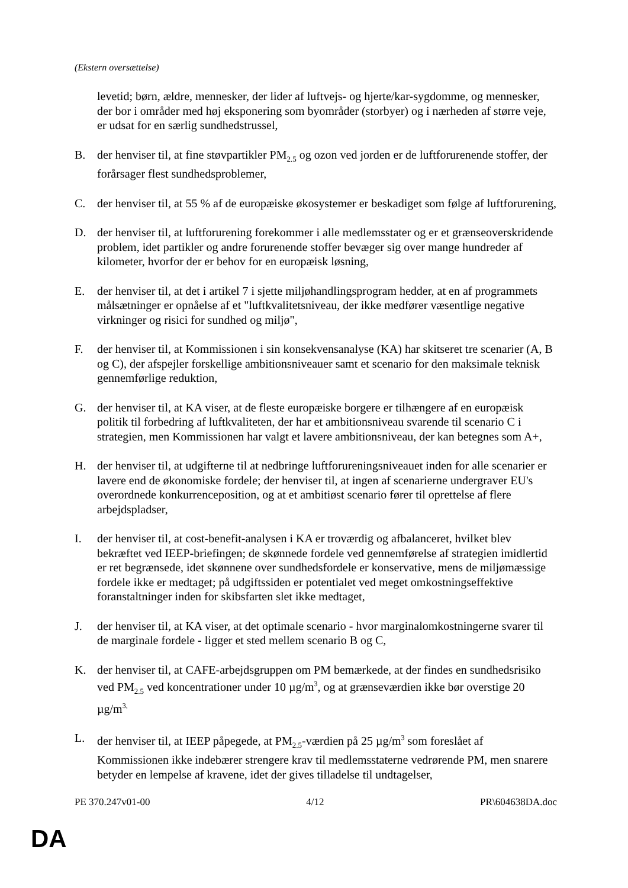(Ekstern oversættelse)
levetid; børn, ældre, mennesker, der lider af luftvejs- og hjerte/kar-sygdomme, og mennesker, der bor i områder med høj eksponering som byområder (storbyer) og i nærheden af større veje, er udsat for en særlig sundhedstrussel,
B. der henviser til, at fine støvpartikler PM<sub>2.5</sub> og ozon ved jorden er de luftforurenende stoffer, der forårsager flest sundhedsproblemer,
C. der henviser til, at 55 % af de europæiske økosystemer er beskadiget som følge af luftforurening,
D. der henviser til, at luftforurening forekommer i alle medlemsstater og er et grænseoverskridende problem, idet partikler og andre forurenende stoffer bevæger sig over mange hundreder af kilometer, hvorfor der er behov for en europæisk løsning,
E. der henviser til, at det i artikel 7 i sjette miljøhandlingsprogram hedder, at en af programmets målsætninger er opnåelse af et "luftkvalitetsniveau, der ikke medfører væsentlige negative virkninger og risici for sundhed og miljø",
F. der henviser til, at Kommissionen i sin konsekvensanalyse (KA) har skitseret tre scenarier (A, B og C), der afspejler forskellige ambitionsniveauer samt et scenario for den maksimale teknisk gennemførlige reduktion,
G. der henviser til, at KA viser, at de fleste europæiske borgere er tilhængere af en europæisk politik til forbedring af luftkvaliteten, der har et ambitionsniveau svarende til scenario C i strategien, men Kommissionen har valgt et lavere ambitionsniveau, der kan betegnes som A+,
H. der henviser til, at udgifterne til at nedbringe luftforureningsniveauet inden for alle scenarier er lavere end de økonomiske fordele; der henviser til, at ingen af scenarierne undergraver EU's overordnede konkurrenceposition, og at et ambitiøst scenario fører til oprettelse af flere arbejdspladser,
I. der henviser til, at cost-benefit-analysen i KA er troværdig og afbalanceret, hvilket blev bekræftet ved IEEP-briefingen; de skønnede fordele ved gennemførelse af strategien imidlertid er ret begrænsede, idet skønnene over sundhedsfordele er konservative, mens de miljømæssige fordele ikke er medtaget; på udgiftssiden er potentialet ved meget omkostningseffektive foranstaltninger inden for skibsfarten slet ikke medtaget,
J. der henviser til, at KA viser, at det optimale scenario - hvor marginalomkostningerne svarer til de marginale fordele - ligger et sted mellem scenario B og C,
K. der henviser til, at CAFE-arbejdsgruppen om PM bemærkede, at der findes en sundhedsrisiko ved PM<sub>2.5</sub> ved koncentrationer under 10 µg/m<sup>3</sup>, og at grænseværdien ikke bør overstige 20 µg/m<sup>3,</sup>
L. der henviser til, at IEEP påpegede, at PM<sub>2.5</sub>-værdien på 25 µg/m<sup>3</sup> som foreslået af Kommissionen ikke indebærer strengere krav til medlemsstaterne vedrørende PM, men snarere betyder en lempelse af kravene, idet der gives tilladelse til undtagelser,
PE 370.247v01-00 4/12 PR\604638DA.doc
DA